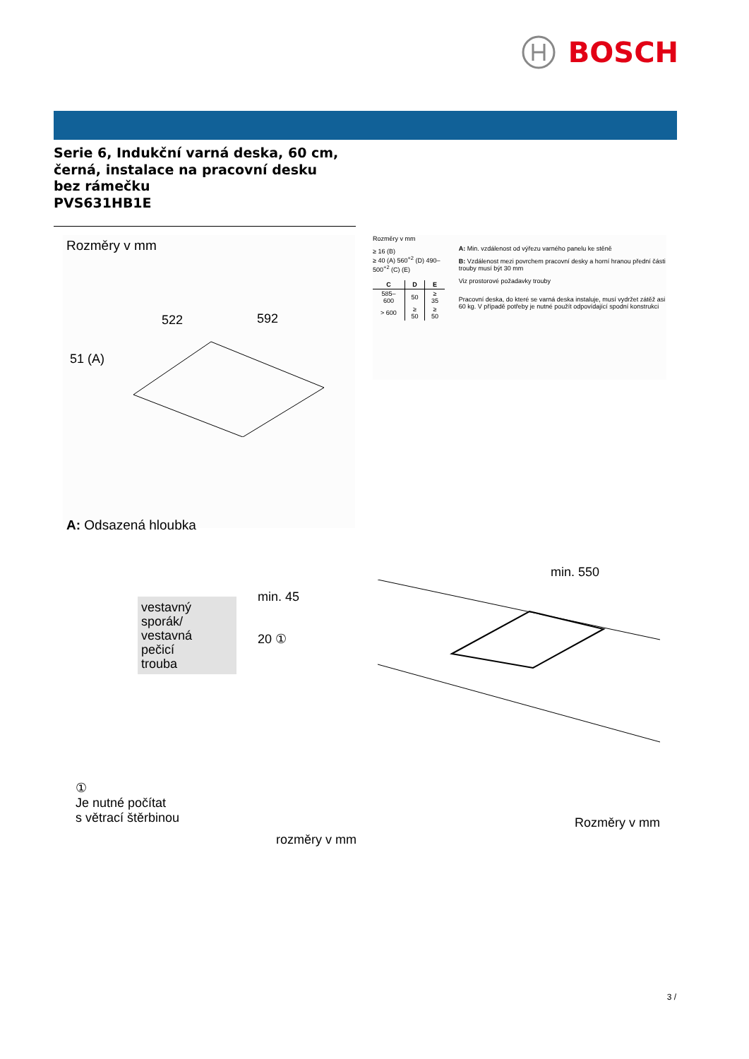BOSCH
Serie 6, Indukční varná deska, 60 cm,
černá, instalace na pracovní desku
bez rámečku
PVS631HB1E
Rozměry v mm
522
592
51 (A)
A: Odsazená hloubka
Rozměry v mm
≥ 16 (B)
≥ 40 (A) 560<sup>+2</sup> (D) 490–500<sup>+2</sup> (C) (E)
| C | D | E |
| --- | --- | --- |
| 585–600 | 50 | ≥ 35 |
| > 600 | ≥ 50 | ≥ 50 |
A: Min. vzdálenost od výřezu varného panelu ke stěně
B: Vzdálenost mezi povrchem pracovní desky a horní hranou přední části trouby musí být 30 mm
Viz prostorové požadavky trouby
Pracovní deska, do které se varná deska instaluje, musí vydržet zátěž asi 60 kg. V případě potřeby je nutné použít odpovídající spodní konstrukci
vestavný
sporák/
vestavná
pečicí
trouba
min. 45
20 ①
①
Je nutné počítat
s větrací štěrbinou
rozměry v mm
min. 550
Rozměry v mm
3 /